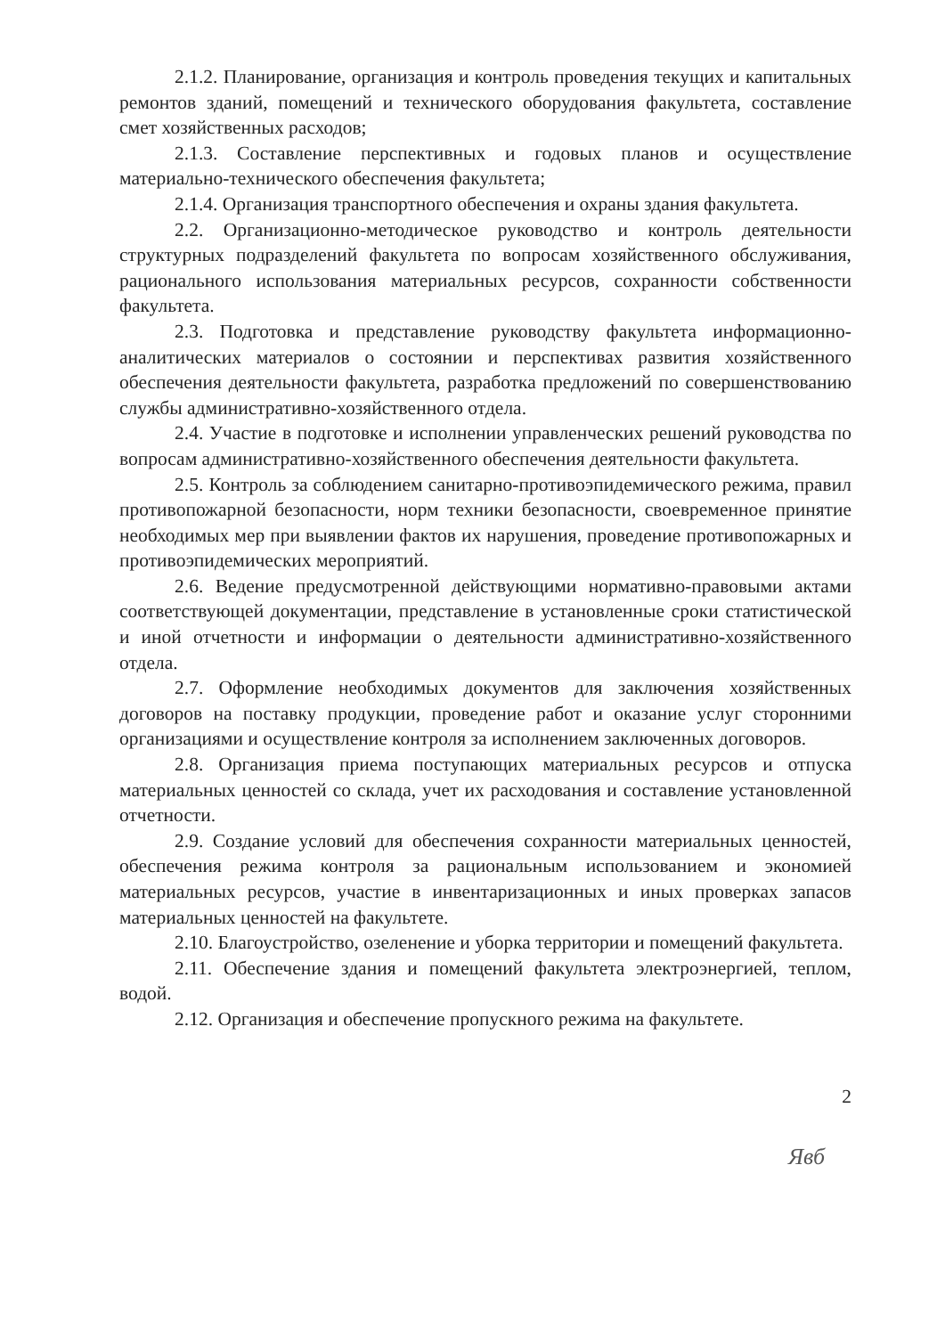2.1.2. Планирование, организация и контроль проведения текущих и капитальных ремонтов зданий, помещений и технического оборудования факультета, составление смет хозяйственных расходов;
2.1.3. Составление перспективных и годовых планов и осуществление материально-технического обеспечения факультета;
2.1.4. Организация транспортного обеспечения и охраны здания факультета.
2.2. Организационно-методическое руководство и контроль деятельности структурных подразделений факультета по вопросам хозяйственного обслуживания, рационального использования материальных ресурсов, сохранности собственности факультета.
2.3. Подготовка и представление руководству факультета информационно-аналитических материалов о состоянии и перспективах развития хозяйственного обеспечения деятельности факультета, разработка предложений по совершенствованию службы административно-хозяйственного отдела.
2.4. Участие в подготовке и исполнении управленческих решений руководства по вопросам административно-хозяйственного обеспечения деятельности факультета.
2.5. Контроль за соблюдением санитарно-противоэпидемического режима, правил противопожарной безопасности, норм техники безопасности, своевременное принятие необходимых мер при выявлении фактов их нарушения, проведение противопожарных и противоэпидемических мероприятий.
2.6. Ведение предусмотренной действующими нормативно-правовыми актами соответствующей документации, представление в установленные сроки статистической и иной отчетности и информации о деятельности административно-хозяйственного отдела.
2.7. Оформление необходимых документов для заключения хозяйственных договоров на поставку продукции, проведение работ и оказание услуг сторонними организациями и осуществление контроля за исполнением заключенных договоров.
2.8. Организация приема поступающих материальных ресурсов и отпуска материальных ценностей со склада, учет их расходования и составление установленной отчетности.
2.9. Создание условий для обеспечения сохранности материальных ценностей, обеспечения режима контроля за рациональным использованием и экономией материальных ресурсов, участие в инвентаризационных и иных проверках запасов материальных ценностей на факультете.
2.10. Благоустройство, озеленение и уборка территории и помещений факультета.
2.11. Обеспечение здания и помещений факультета электроэнергией, теплом, водой.
2.12. Организация и обеспечение пропускного режима на факультете.
2
Явб